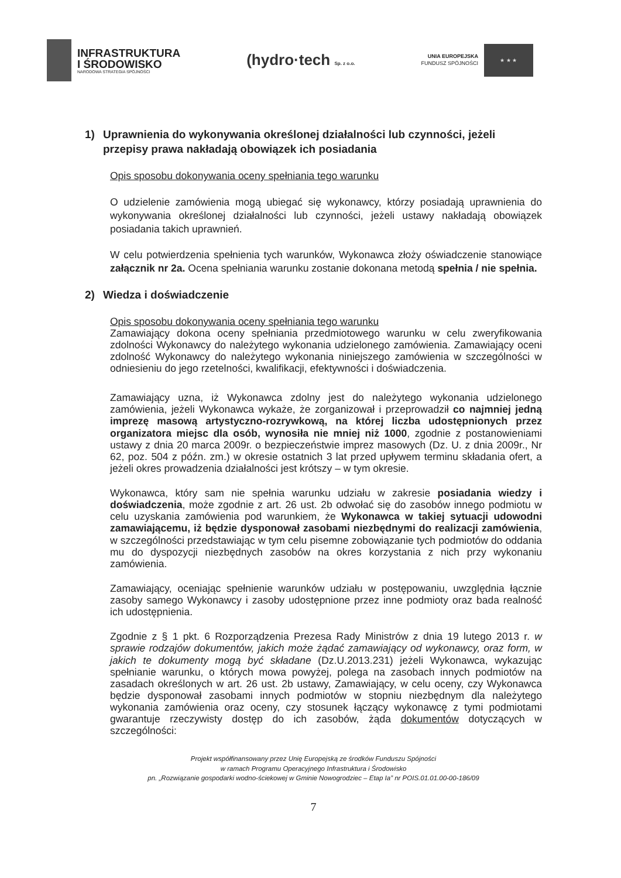INFRASTRUKTURA
I ŚRODOWISKO
NARODOWA STRATEGIA SPÓJNOŚCI
(hydro·tech Sp. z o.o.
UNIA EUROPEJSKA
FUNDUSZ SPÓJNOŚCI
★ ★ ★
1) Uprawnienia do wykonywania określonej działalności lub czynności, jeżeli przepisy prawa nakładają obowiązek ich posiadania
Opis sposobu dokonywania oceny spełniania tego warunku
O udzielenie zamówienia mogą ubiegać się wykonawcy, którzy posiadają uprawnienia do wykonywania określonej działalności lub czynności, jeżeli ustawy nakładają obowiązek posiadania takich uprawnień.
W celu potwierdzenia spełnienia tych warunków, Wykonawca złoży oświadczenie stanowiące załącznik nr 2a. Ocena spełniania warunku zostanie dokonana metodą spełnia / nie spełnia.
2) Wiedza i doświadczenie
Opis sposobu dokonywania oceny spełniania tego warunku
Zamawiający dokona oceny spełniania przedmiotowego warunku w celu zweryfikowania zdolności Wykonawcy do należytego wykonania udzielonego zamówienia. Zamawiający oceni zdolność Wykonawcy do należytego wykonania niniejszego zamówienia w szczególności w odniesieniu do jego rzetelności, kwalifikacji, efektywności i doświadczenia.
Zamawiający uzna, iż Wykonawca zdolny jest do należytego wykonania udzielonego zamówienia, jeżeli Wykonawca wykaże, że zorganizował i przeprowadził co najmniej jedną imprezę masową artystyczno-rozrywkową, na której liczba udostępnionych przez organizatora miejsc dla osób, wynosiła nie mniej niż 1000, zgodnie z postanowieniami ustawy z dnia 20 marca 2009r. o bezpieczeństwie imprez masowych (Dz. U. z dnia 2009r., Nr 62, poz. 504 z późn. zm.) w okresie ostatnich 3 lat przed upływem terminu składania ofert, a jeżeli okres prowadzenia działalności jest krótszy – w tym okresie.
Wykonawca, który sam nie spełnia warunku udziału w zakresie posiadania wiedzy i doświadczenia, może zgodnie z art. 26 ust. 2b odwołać się do zasobów innego podmiotu w celu uzyskania zamówienia pod warunkiem, że Wykonawca w takiej sytuacji udowodni zamawiającemu, iż będzie dysponował zasobami niezbędnymi do realizacji zamówienia, w szczególności przedstawiając w tym celu pisemne zobowiązanie tych podmiotów do oddania mu do dyspozycji niezbędnych zasobów na okres korzystania z nich przy wykonaniu zamówienia.
Zamawiający, oceniając spełnienie warunków udziału w postępowaniu, uwzględnia łącznie zasoby samego Wykonawcy i zasoby udostępnione przez inne podmioty oraz bada realność ich udostępnienia.
Zgodnie z § 1 pkt. 6 Rozporządzenia Prezesa Rady Ministrów z dnia 19 lutego 2013 r. w sprawie rodzajów dokumentów, jakich może żądać zamawiający od wykonawcy, oraz form, w jakich te dokumenty mogą być składane (Dz.U.2013.231) jeżeli Wykonawca, wykazując spełnianie warunku, o których mowa powyżej, polega na zasobach innych podmiotów na zasadach określonych w art. 26 ust. 2b ustawy, Zamawiający, w celu oceny, czy Wykonawca będzie dysponował zasobami innych podmiotów w stopniu niezbędnym dla należytego wykonania zamówienia oraz oceny, czy stosunek łączący wykonawcę z tymi podmiotami gwarantuje rzeczywisty dostęp do ich zasobów, żąda dokumentów dotyczących w szczególności:
Projekt współfinansowany przez Unię Europejską ze środków Funduszu Spójności
w ramach Programu Operacyjnego Infrastruktura i Środowisko
pn. „Rozwiązanie gospodarki wodno-ściekowej w Gminie Nowogrodziec – Etap Ia” nr POIS.01.01.00-00-186/09
7